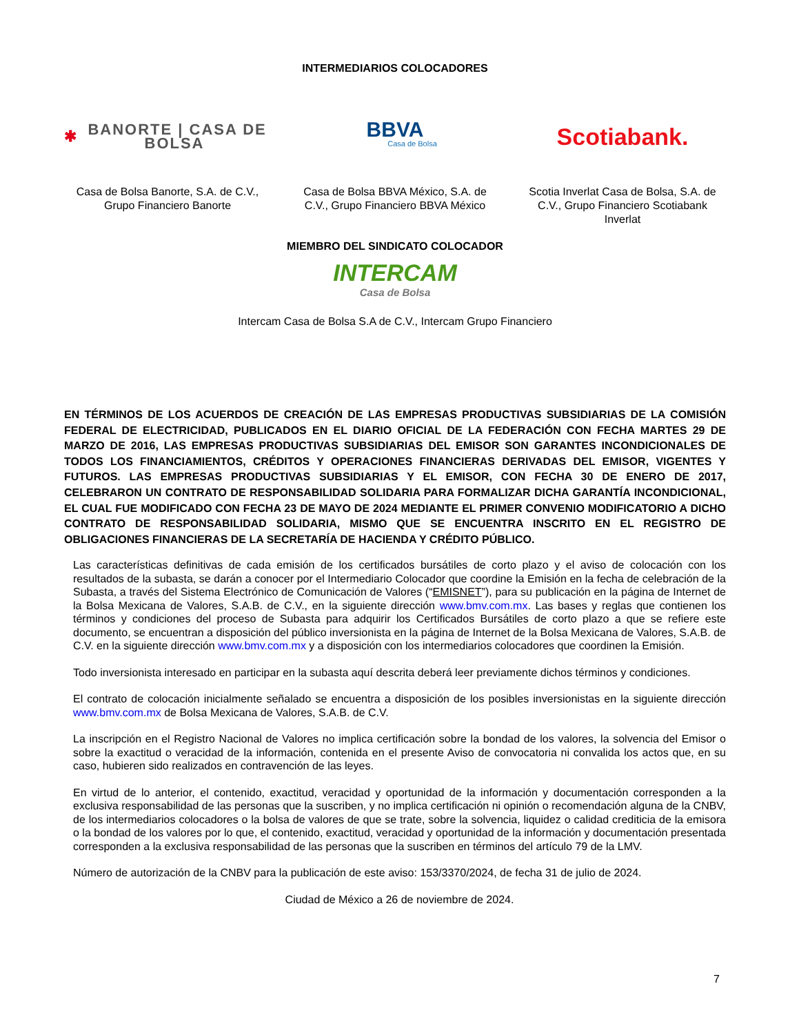INTERMEDIARIOS COLOCADORES
✱ BANORTE | CASA DE BOLSA
Casa de Bolsa Banorte, S.A. de C.V., Grupo Financiero Banorte
BBVA
Casa de Bolsa
Casa de Bolsa BBVA México, S.A. de C.V., Grupo Financiero BBVA México
Scotiabank.
Scotia Inverlat Casa de Bolsa, S.A. de C.V., Grupo Financiero Scotiabank Inverlat
MIEMBRO DEL SINDICATO COLOCADOR
INTERCAM
Casa de Bolsa
Intercam Casa de Bolsa S.A de C.V., Intercam Grupo Financiero
EN TÉRMINOS DE LOS ACUERDOS DE CREACIÓN DE LAS EMPRESAS PRODUCTIVAS SUBSIDIARIAS DE LA COMISIÓN FEDERAL DE ELECTRICIDAD, PUBLICADOS EN EL DIARIO OFICIAL DE LA FEDERACIÓN CON FECHA MARTES 29 DE MARZO DE 2016, LAS EMPRESAS PRODUCTIVAS SUBSIDIARIAS DEL EMISOR SON GARANTES INCONDICIONALES DE TODOS LOS FINANCIAMIENTOS, CRÉDITOS Y OPERACIONES FINANCIERAS DERIVADAS DEL EMISOR, VIGENTES Y FUTUROS. LAS EMPRESAS PRODUCTIVAS SUBSIDIARIAS Y EL EMISOR, CON FECHA 30 DE ENERO DE 2017, CELEBRARON UN CONTRATO DE RESPONSABILIDAD SOLIDARIA PARA FORMALIZAR DICHA GARANTÍA INCONDICIONAL, EL CUAL FUE MODIFICADO CON FECHA 23 DE MAYO DE 2024 MEDIANTE EL PRIMER CONVENIO MODIFICATORIO A DICHO CONTRATO DE RESPONSABILIDAD SOLIDARIA, MISMO QUE SE ENCUENTRA INSCRITO EN EL REGISTRO DE OBLIGACIONES FINANCIERAS DE LA SECRETARÍA DE HACIENDA Y CRÉDITO PÚBLICO.
Las características definitivas de cada emisión de los certificados bursátiles de corto plazo y el aviso de colocación con los resultados de la subasta, se darán a conocer por el Intermediario Colocador que coordine la Emisión en la fecha de celebración de la Subasta, a través del Sistema Electrónico de Comunicación de Valores (“EMISNET”), para su publicación en la página de Internet de la Bolsa Mexicana de Valores, S.A.B. de C.V., en la siguiente dirección www.bmv.com.mx. Las bases y reglas que contienen los términos y condiciones del proceso de Subasta para adquirir los Certificados Bursátiles de corto plazo a que se refiere este documento, se encuentran a disposición del público inversionista en la página de Internet de la Bolsa Mexicana de Valores, S.A.B. de C.V. en la siguiente dirección www.bmv.com.mx y a disposición con los intermediarios colocadores que coordinen la Emisión.
Todo inversionista interesado en participar en la subasta aquí descrita deberá leer previamente dichos términos y condiciones.
El contrato de colocación inicialmente señalado se encuentra a disposición de los posibles inversionistas en la siguiente dirección www.bmv.com.mx de Bolsa Mexicana de Valores, S.A.B. de C.V.
La inscripción en el Registro Nacional de Valores no implica certificación sobre la bondad de los valores, la solvencia del Emisor o sobre la exactitud o veracidad de la información, contenida en el presente Aviso de convocatoria ni convalida los actos que, en su caso, hubieren sido realizados en contravención de las leyes.
En virtud de lo anterior, el contenido, exactitud, veracidad y oportunidad de la información y documentación corresponden a la exclusiva responsabilidad de las personas que la suscriben, y no implica certificación ni opinión o recomendación alguna de la CNBV, de los intermediarios colocadores o la bolsa de valores de que se trate, sobre la solvencia, liquidez o calidad crediticia de la emisora o la bondad de los valores por lo que, el contenido, exactitud, veracidad y oportunidad de la información y documentación presentada corresponden a la exclusiva responsabilidad de las personas que la suscriben en términos del artículo 79 de la LMV.
Número de autorización de la CNBV para la publicación de este aviso: 153/3370/2024, de fecha 31 de julio de 2024.
Ciudad de México a 26 de noviembre de 2024.
7